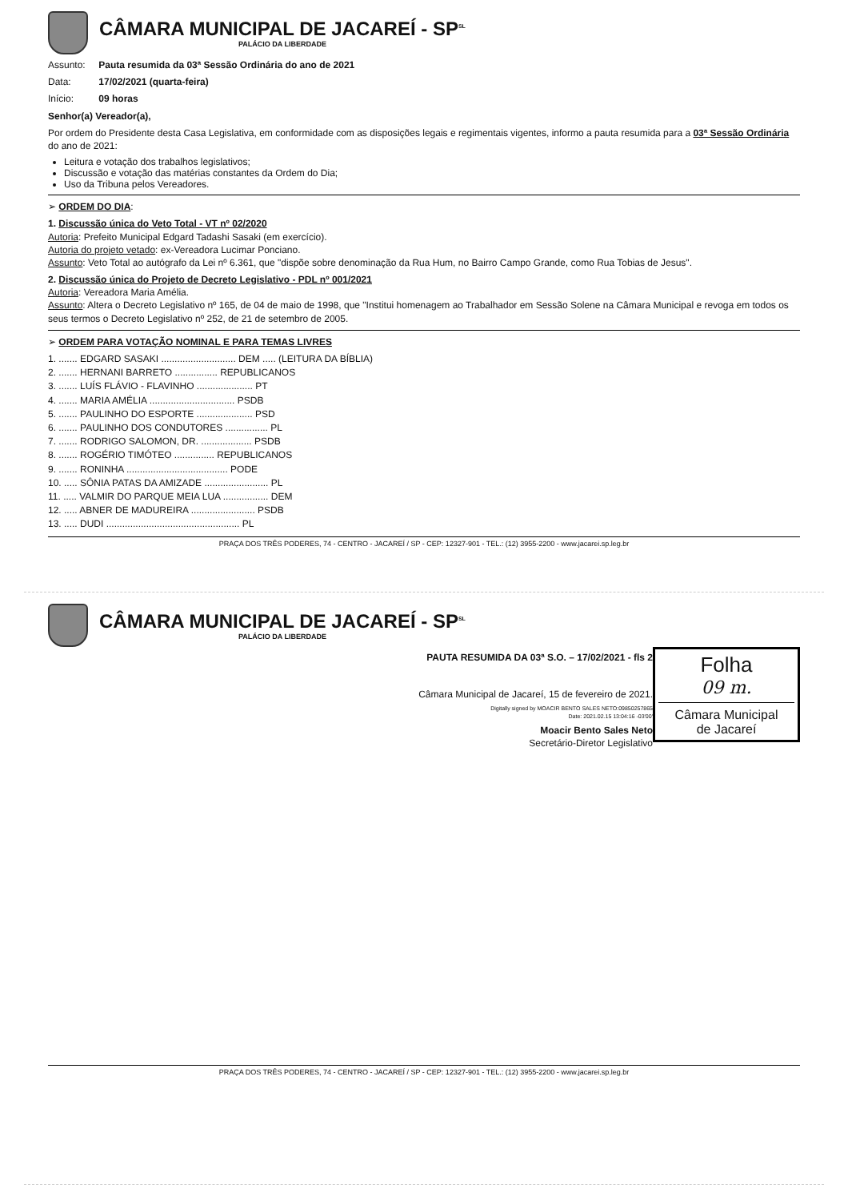CÂMARA MUNICIPAL DE JACAREÍ - SP<sup>SL</sup>
PALÁCIO DA LIBERDADE
Assunto: Pauta resumida da 03ª Sessão Ordinária do ano de 2021
Data: 17/02/2021 (quarta-feira)
Início: 09 horas
Senhor(a) Vereador(a),
Por ordem do Presidente desta Casa Legislativa, em conformidade com as disposições legais e regimentais vigentes, informo a pauta resumida para a 03ª Sessão Ordinária do ano de 2021:
Leitura e votação dos trabalhos legislativos;
Discussão e votação das matérias constantes da Ordem do Dia;
Uso da Tribuna pelos Vereadores.
➢ ORDEM DO DIA:
1. Discussão única do Veto Total - VT nº 02/2020
Autoria: Prefeito Municipal Edgard Tadashi Sasaki (em exercício).
Autoria do projeto vetado: ex-Vereadora Lucimar Ponciano.
Assunto: Veto Total ao autógrafo da Lei nº 6.361, que "dispõe sobre denominação da Rua Hum, no Bairro Campo Grande, como Rua Tobias de Jesus".
2. Discussão única do Projeto de Decreto Legislativo - PDL nº 001/2021
Autoria: Vereadora Maria Amélia.
Assunto: Altera o Decreto Legislativo nº 165, de 04 de maio de 1998, que "Institui homenagem ao Trabalhador em Sessão Solene na Câmara Municipal e revoga em todos os seus termos o Decreto Legislativo nº 252, de 21 de setembro de 2005.
➢ ORDEM PARA VOTAÇÃO NOMINAL E PARA TEMAS LIVRES
1. ....... EDGARD SASAKI ............................ DEM ..... (LEITURA DA BÍBLIA)
2. ....... HERNANI BARRETO ................ REPUBLICANOS
3. ....... LUÍS FLÁVIO - FLAVINHO ..................... PT
4. ....... MARIA AMÉLIA ................................ PSDB
5. ....... PAULINHO DO ESPORTE ..................... PSD
6. ....... PAULINHO DOS CONDUTORES ................ PL
7. ....... RODRIGO SALOMON, DR. ................... PSDB
8. ....... ROGÉRIO TIMÓTEO ............... REPUBLICANOS
9. ....... RONINHA ...................................... PODE
10. ..... SÔNIA PATAS DA AMIZADE ........................ PL
11. ..... VALMIR DO PARQUE MEIA LUA ................. DEM
12. ..... ABNER DE MADUREIRA ........................ PSDB
13. ..... DUDI .................................................. PL
PRAÇA DOS TRÊS PODERES, 74 - CENTRO - JACAREÍ / SP - CEP: 12327-901 - TEL.: (12) 3955-2200 - www.jacarei.sp.leg.br
CÂMARA MUNICIPAL DE JACAREÍ - SP<sup>SL</sup>
PALÁCIO DA LIBERDADE
Folha
09 m.
Câmara Municipal
de Jacareí
PAUTA RESUMIDA DA 03ª S.O. – 17/02/2021 - fls 2
Câmara Municipal de Jacareí, 15 de fevereiro de 2021.
Digitally signed by MOACIR BENTO SALES NETO:09850257865
Date: 2021.02.15 13:04:16 -03'00'
Moacir Bento Sales Neto
Secretário-Diretor Legislativo
PRAÇA DOS TRÊS PODERES, 74 - CENTRO - JACAREÍ / SP - CEP: 12327-901 - TEL.: (12) 3955-2200 - www.jacarei.sp.leg.br